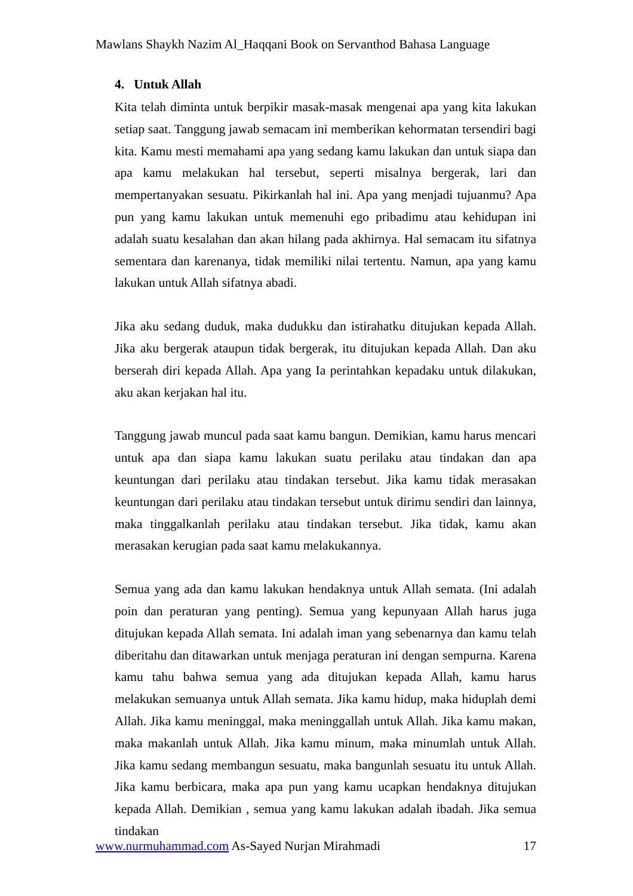Mawlans Shaykh Nazim Al_Haqqani Book on Servanthod Bahasa Language
4. Untuk Allah
Kita telah diminta untuk berpikir masak-masak mengenai apa yang kita lakukan setiap saat. Tanggung jawab semacam ini memberikan kehormatan tersendiri bagi kita. Kamu mesti memahami apa yang sedang kamu lakukan dan untuk siapa dan apa kamu melakukan hal tersebut, seperti misalnya bergerak, lari dan mempertanyakan sesuatu. Pikirkanlah hal ini. Apa yang menjadi tujuanmu? Apa pun yang kamu lakukan untuk memenuhi ego pribadimu atau kehidupan ini adalah suatu kesalahan dan akan hilang pada akhirnya. Hal semacam itu sifatnya sementara dan karenanya, tidak memiliki nilai tertentu. Namun, apa yang kamu lakukan untuk Allah sifatnya abadi.
Jika aku sedang duduk, maka dudukku dan istirahatku ditujukan kepada Allah. Jika aku bergerak ataupun tidak bergerak, itu ditujukan kepada Allah. Dan aku berserah diri kepada Allah. Apa yang Ia perintahkan kepadaku untuk dilakukan, aku akan kerjakan hal itu.
Tanggung jawab muncul pada saat kamu bangun. Demikian, kamu harus mencari untuk apa dan siapa kamu lakukan suatu perilaku atau tindakan dan apa keuntungan dari perilaku atau tindakan tersebut. Jika kamu tidak merasakan keuntungan dari perilaku atau tindakan tersebut untuk dirimu sendiri dan lainnya, maka tinggalkanlah perilaku atau tindakan tersebut. Jika tidak, kamu akan merasakan kerugian pada saat kamu melakukannya.
Semua yang ada dan kamu lakukan hendaknya untuk Allah semata. (Ini adalah poin dan peraturan yang penting). Semua yang kepunyaan Allah harus juga ditujukan kepada Allah semata. Ini adalah iman yang sebenarnya dan kamu telah diberitahu dan ditawarkan untuk menjaga peraturan ini dengan sempurna. Karena kamu tahu bahwa semua yang ada ditujukan kepada Allah, kamu harus melakukan semuanya untuk Allah semata. Jika kamu hidup, maka hiduplah demi Allah. Jika kamu meninggal, maka meninggallah untuk Allah. Jika kamu makan, maka makanlah untuk Allah. Jika kamu minum, maka minumlah untuk Allah. Jika kamu sedang membangun sesuatu, maka bangunlah sesuatu itu untuk Allah. Jika kamu berbicara, maka apa pun yang kamu ucapkan hendaknya ditujukan kepada Allah. Demikian , semua yang kamu lakukan adalah ibadah. Jika semua tindakan
www.nurmuhammad.com As-Sayed Nurjan Mirahmadi 17